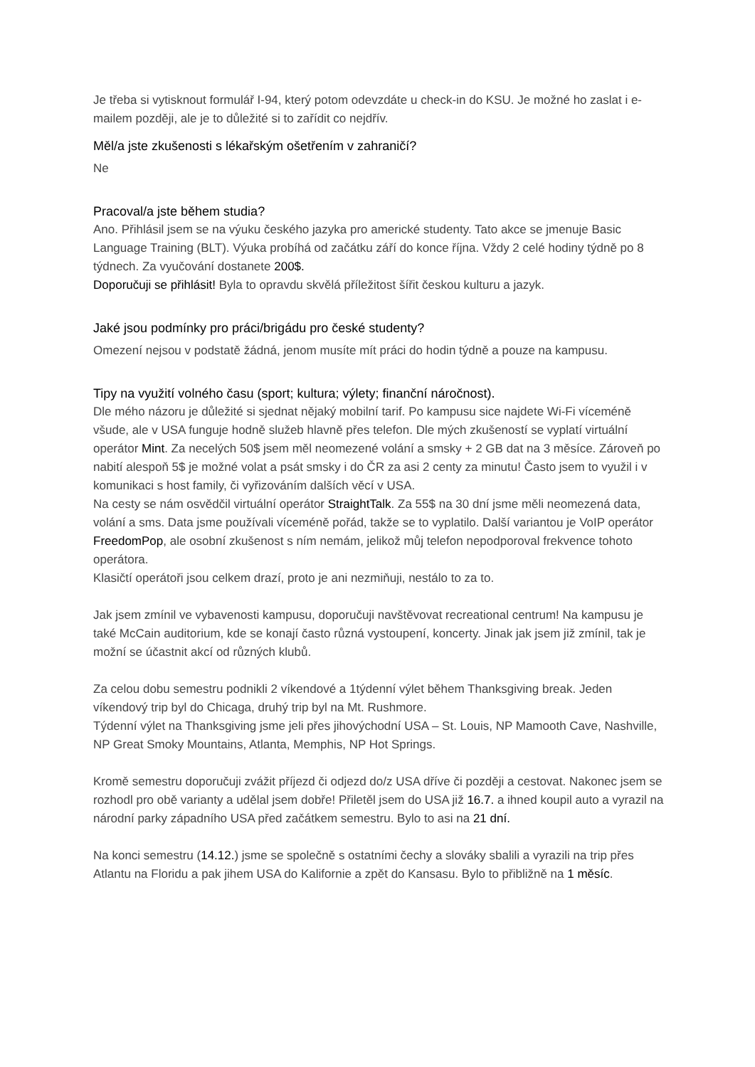Je třeba si vytisknout formulář I-94, který potom odevzdáte u check-in do KSU. Je možné ho zaslat i e-mailem později, ale je to důležité si to zařídit co nejdřív.
Měl/a jste zkušenosti s lékařským ošetřením v zahraničí?
Ne
Pracoval/a jste během studia?
Ano. Přihlásil jsem se na výuku českého jazyka pro americké studenty. Tato akce se jmenuje Basic Language Training (BLT). Výuka probíhá od začátku září do konce října. Vždy 2 celé hodiny týdně po 8 týdnech. Za vyučování dostanete 200$.
Doporučuji se přihlásit! Byla to opravdu skvělá příležitost šířit českou kulturu a jazyk.
Jaké jsou podmínky pro práci/brigádu pro české studenty?
Omezení nejsou v podstatě žádná, jenom musíte mít práci do hodin týdně a pouze na kampusu.
Tipy na využití volného času (sport; kultura; výlety; finanční náročnost).
Dle mého názoru je důležité si sjednat nějaký mobilní tarif. Po kampusu sice najdete Wi-Fi víceméně všude, ale v USA funguje hodně služeb hlavně přes telefon. Dle mých zkušeností se vyplatí virtuální operátor Mint. Za necelých 50$ jsem měl neomezené volání a smsky + 2 GB dat na 3 měsíce. Zároveň po nabití alespoň 5$ je možné volat a psát smsky i do ČR za asi 2 centy za minutu! Často jsem to využil i v komunikaci s host family, či vyřizováním dalších věcí v USA.
Na cesty se nám osvědčil virtuální operátor StraightTalk. Za 55$ na 30 dní jsme měli neomezená data, volání a sms. Data jsme používali víceméně pořád, takže se to vyplatilo. Další variantou je VoIP operátor FreedomPop, ale osobní zkušenost s ním nemám, jelikož můj telefon nepodporoval frekvence tohoto operátora.
Klasičtí operátoři jsou celkem drazí, proto je ani nezmiňuji, nestálo to za to.
Jak jsem zmínil ve vybavenosti kampusu, doporučuji navštěvovat recreational centrum! Na kampusu je také McCain auditorium, kde se konají často různá vystoupení, koncerty. Jinak jak jsem již zmínil, tak je možní se účastnit akcí od různých klubů.
Za celou dobu semestru podnikli 2 víkendové a 1týdenní výlet během Thanksgiving break. Jeden víkendový trip byl do Chicaga, druhý trip byl na Mt. Rushmore.
Týdenní výlet na Thanksgiving jsme jeli přes jihovýchodní USA – St. Louis, NP Mamooth Cave, Nashville, NP Great Smoky Mountains, Atlanta, Memphis, NP Hot Springs.
Kromě semestru doporučuji zvážit příjezd či odjezd do/z USA dříve či později a cestovat. Nakonec jsem se rozhodl pro obě varianty a udělal jsem dobře! Přiletěl jsem do USA již 16.7. a ihned koupil auto a vyrazil na národní parky západního USA před začátkem semestru. Bylo to asi na 21 dní.
Na konci semestru (14.12.) jsme se společně s ostatními čechy a slováky sbalili a vyrazili na trip přes Atlantu na Floridu a pak jihem USA do Kalifornie a zpět do Kansasu. Bylo to přibližně na 1 měsíc.